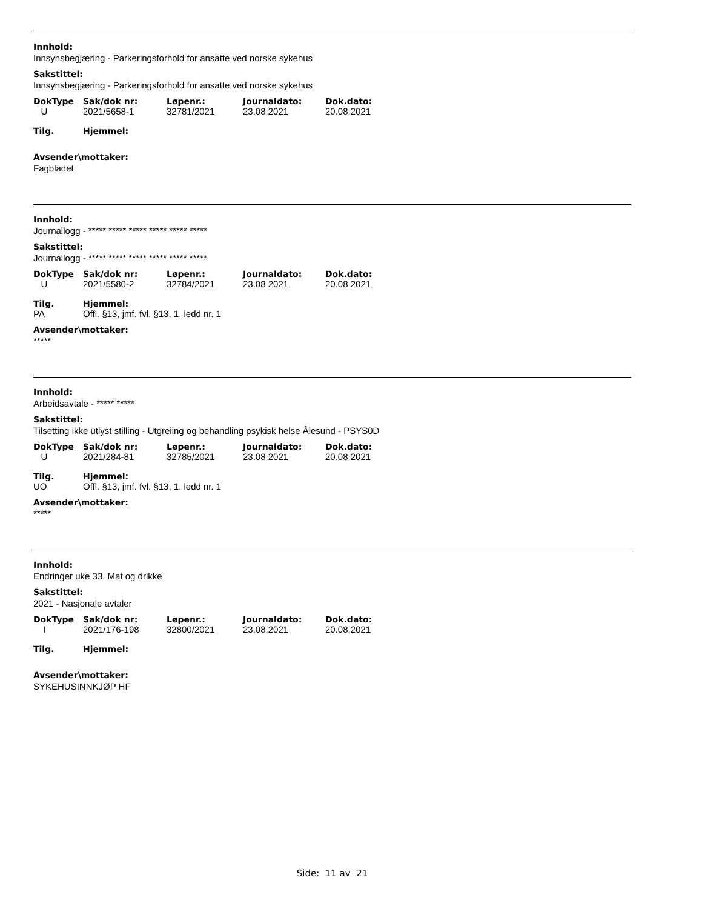Innhold:
Innsynsbegjæring - Parkeringsforhold for ansatte ved norske sykehus
Sakstittel:
Innsynsbegjæring - Parkeringsforhold for ansatte ved norske sykehus
| DokType | Sak/dok nr: | Løpenr.: | Journaldato: | Dok.dato: |
| --- | --- | --- | --- | --- |
| U | 2021/5658-1 | 32781/2021 | 23.08.2021 | 20.08.2021 |
| Tilg. | Hjemmel: |
| --- | --- |
Avsender\mottaker:
Fagbladet
Innhold:
Journallogg - ***** ***** ***** ***** ***** *****
Sakstittel:
Journallogg - ***** ***** ***** ***** ***** *****
| DokType | Sak/dok nr: | Løpenr.: | Journaldato: | Dok.dato: |
| --- | --- | --- | --- | --- |
| U | 2021/5580-2 | 32784/2021 | 23.08.2021 | 20.08.2021 |
| Tilg. | Hjemmel: |
| --- | --- |
| PA | Offl. §13, jmf. fvl. §13, 1. ledd nr. 1 |
Avsender\mottaker:
*****
Innhold:
Arbeidsavtale - ***** *****
Sakstittel:
Tilsetting ikke utlyst stilling - Utgreiing og behandling psykisk helse Ålesund - PSYS0D
| DokType | Sak/dok nr: | Løpenr.: | Journaldato: | Dok.dato: |
| --- | --- | --- | --- | --- |
| U | 2021/284-81 | 32785/2021 | 23.08.2021 | 20.08.2021 |
| Tilg. | Hjemmel: |
| --- | --- |
| UO | Offl. §13, jmf. fvl. §13, 1. ledd nr. 1 |
Avsender\mottaker:
*****
Innhold:
Endringer uke 33. Mat og drikke
Sakstittel:
2021 - Nasjonale avtaler
| DokType | Sak/dok nr: | Løpenr.: | Journaldato: | Dok.dato: |
| --- | --- | --- | --- | --- |
| I | 2021/176-198 | 32800/2021 | 23.08.2021 | 20.08.2021 |
| Tilg. | Hjemmel: |
| --- | --- |
Avsender\mottaker:
SYKEHUSINNKJØP HF
Side: 11 av 21